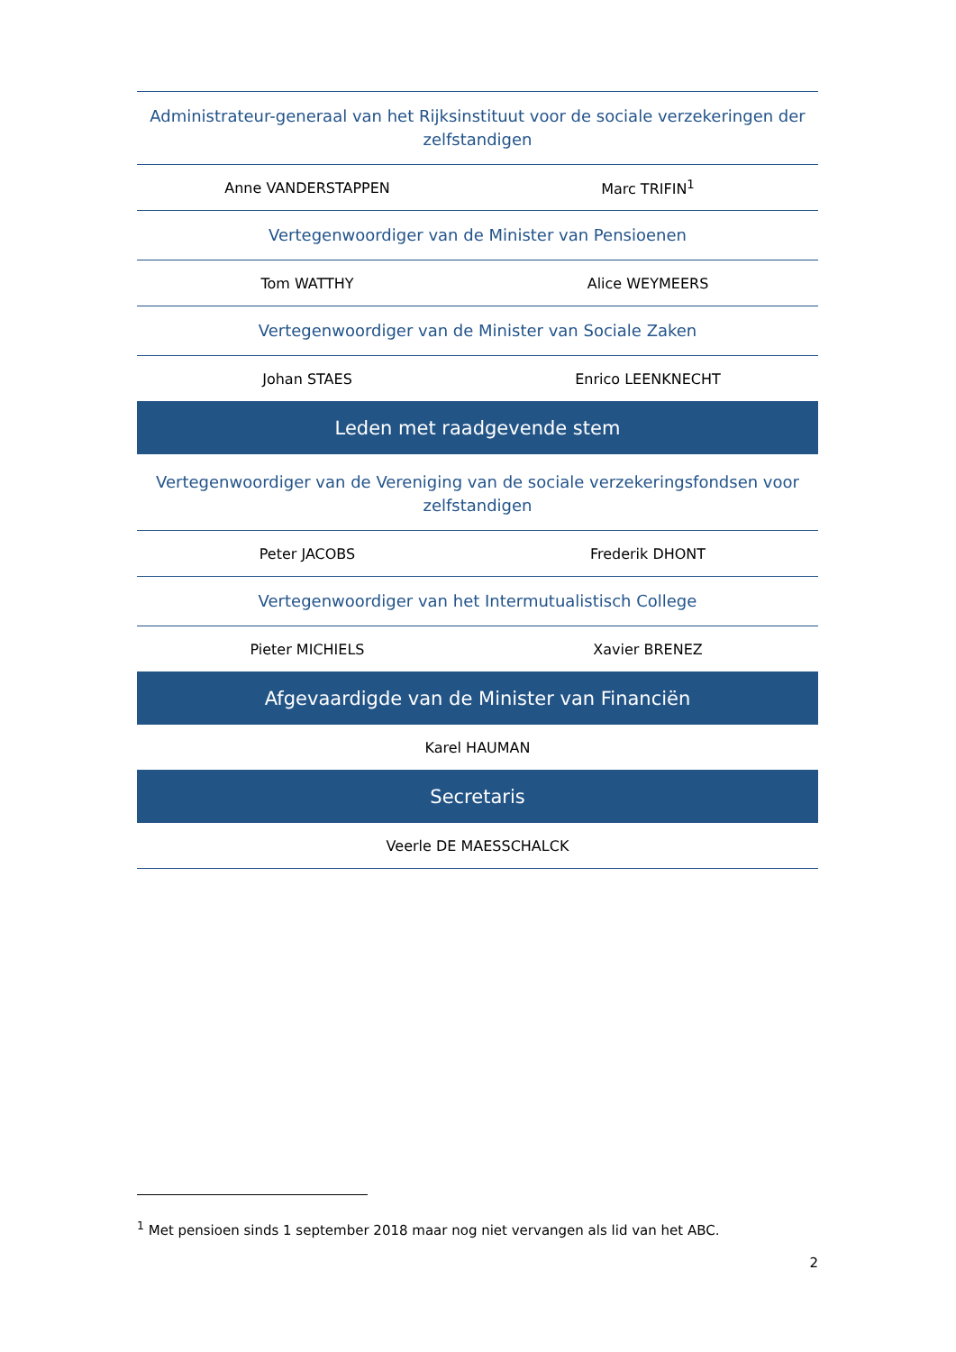| Administrateur-generaal van het Rijksinstituut voor de sociale verzekeringen der zelfstandigen | |
| Anne VANDERSTAPPEN | Marc TRIFIN<sup>1</sup> |
| Vertegenwoordiger van de Minister van Pensioenen | |
| Tom WATTHY | Alice WEYMEERS |
| Vertegenwoordiger van de Minister van Sociale Zaken | |
| Johan STAES | Enrico LEENKNECHT |
| Leden met raadgevende stem | |
| Vertegenwoordiger van de Vereniging van de sociale verzekeringsfondsen voor zelfstandigen | |
| Peter JACOBS | Frederik DHONT |
| Vertegenwoordiger van het Intermutualistisch College | |
| Pieter MICHIELS | Xavier BRENEZ |
| Afgevaardigde van de Minister van Financiën | |
| Karel HAUMAN | |
| Secretaris | |
| Veerle DE MAESSCHALCK | |
<sup>1</sup> Met pensioen sinds 1 september 2018 maar nog niet vervangen als lid van het ABC.
2